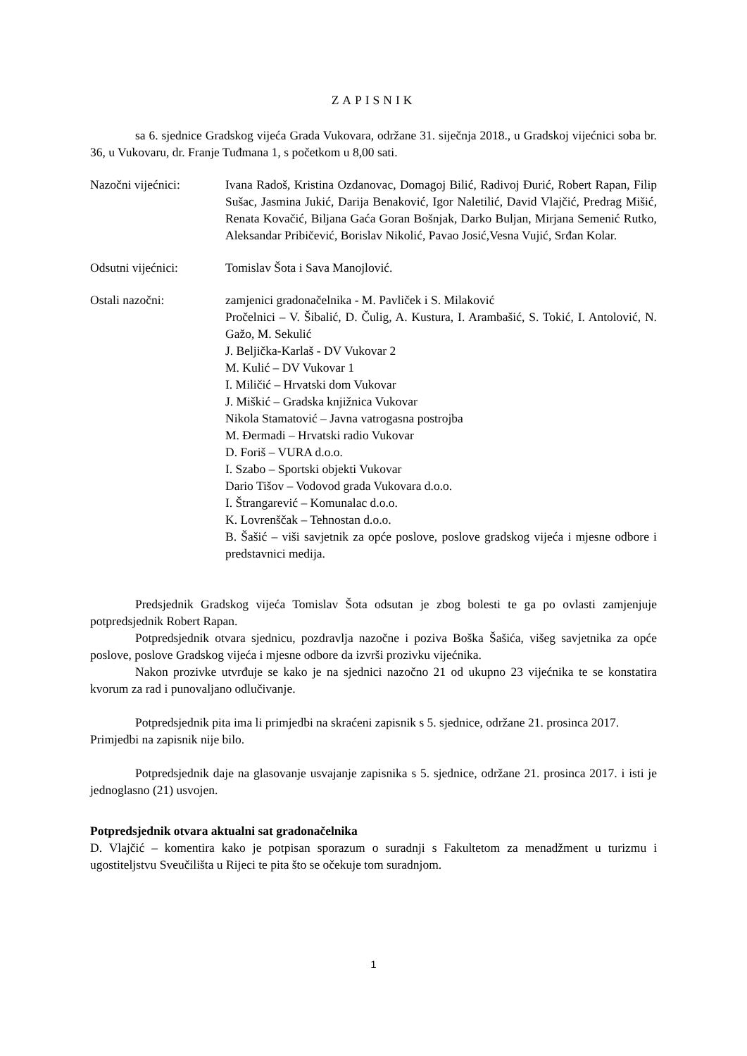ZAPISNIK
sa 6. sjednice Gradskog vijeća Grada Vukovara, održane 31. siječnja 2018., u Gradskoj vijećnici soba br. 36, u Vukovaru, dr. Franje Tuđmana 1, s početkom u 8,00 sati.
Nazočni vijećnici: Ivana Radoš, Kristina Ozdanovac, Domagoj Bilić, Radivoj Đurić, Robert Rapan, Filip Sušac, Jasmina Jukić, Darija Benaković, Igor Naletilić, David Vlajčić, Predrag Mišić, Renata Kovačić, Biljana Gaća Goran Bošnjak, Darko Buljan, Mirjana Semenić Rutko, Aleksandar Pribičević, Borislav Nikolić, Pavao Josić,Vesna Vujić, Srđan Kolar.
Odsutni vijećnici: Tomislav Šota i Sava Manojlović.
Ostali nazočni: zamjenici gradonačelnika - M. Pavliček i S. Milaković
Pročelnici – V. Šibalić, D. Čulig, A. Kustura, I. Arambašić, S. Tokić, I. Antolović, N. Gažo, M. Sekulić
J. Beljička-Karlaš - DV Vukovar 2
M. Kulić – DV Vukovar 1
I. Miličić – Hrvatski dom Vukovar
J. Miškić – Gradska knjižnica Vukovar
Nikola Stamatović – Javna vatrogasna postrojba
M. Đermadi – Hrvatski radio Vukovar
D. Foriš – VURA d.o.o.
I. Szabo – Sportski objekti Vukovar
Dario Tišov – Vodovod grada Vukovara d.o.o.
I. Štrangarević – Komunalac d.o.o.
K. Lovrenščak – Tehnostan d.o.o.
B. Šašić – viši savjetnik za opće poslove, poslove gradskog vijeća i mjesne odbore i predstavnici medija.
Predsjednik Gradskog vijeća Tomislav Šota odsutan je zbog bolesti te ga po ovlasti zamjenjuje potpredsjednik Robert Rapan.
Potpredsjednik otvara sjednicu, pozdravlja nazočne i poziva Boška Šašića, višeg savjetnika za opće poslove, poslove Gradskog vijeća i mjesne odbore da izvrši prozivku vijećnika.
Nakon prozivke utvrđuje se kako je na sjednici nazočno 21 od ukupno 23 vijećnika te se konstatira kvorum za rad i punovaljano odlučivanje.
Potpredsjednik pita ima li primjedbi na skraćeni zapisnik s 5. sjednice, održane 21. prosinca 2017.
Primjedbi na zapisnik nije bilo.
Potpredsjednik daje na glasovanje usvajanje zapisnika s 5. sjednice, održane 21. prosinca 2017. i isti je jednoglasno (21) usvojen.
Potpredsjednik otvara aktualni sat gradonačelnika
D. Vlajčić – komentira kako je potpisan sporazum o suradnji s Fakultetom za menadžment u turizmu i ugostiteljstvu Sveučilišta u Rijeci te pita što se očekuje tom suradnjom.
1